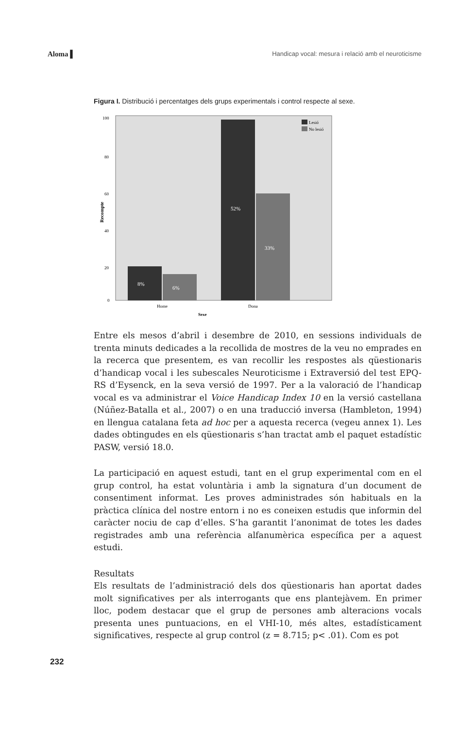Aloma ▌ Handicap vocal: mesura i relació amb el neuroticisme
Figura I. Distribució i percentatges dels grups experimentals i control respecte al sexe.
Recompte
100
80
60
40
20
0
8%
6%
52%
33%
Lesió
No lesió
Home
Dona
Sexe
Entre els mesos d’abril i desembre de 2010, en sessions individuals de trenta minuts dedicades a la recollida de mostres de la veu no emprades en la recerca que presentem, es van recollir les respostes als qüestionaris d’handicap vocal i les subescales Neuroticisme i Extraversió del test EPQ-RS d’Eysenck, en la seva versió de 1997. Per a la valoració de l’handicap vocal es va administrar el Voice Handicap Index 10 en la versió castellana (Núñez-Batalla et al., 2007) o en una traducció inversa (Hambleton, 1994) en llengua catalana feta ad hoc per a aquesta recerca (vegeu annex 1). Les dades obtingudes en els qüestionaris s’han tractat amb el paquet estadístic PASW, versió 18.0.
La participació en aquest estudi, tant en el grup experimental com en el grup control, ha estat voluntària i amb la signatura d’un document de consentiment informat. Les proves administrades són habituals en la pràctica clínica del nostre entorn i no es coneixen estudis que informin del caràcter nociu de cap d’elles. S’ha garantit l’anonimat de totes les dades registrades amb una referència alfanumèrica específica per a aquest estudi.
Resultats
Els resultats de l’administració dels dos qüestionaris han aportat dades molt significatives per als interrogants que ens plantejàvem. En primer lloc, podem destacar que el grup de persones amb alteracions vocals presenta unes puntuacions, en el VHI-10, més altes, estadísticament significatives, respecte al grup control (z = 8.715; p< .01). Com es pot
232